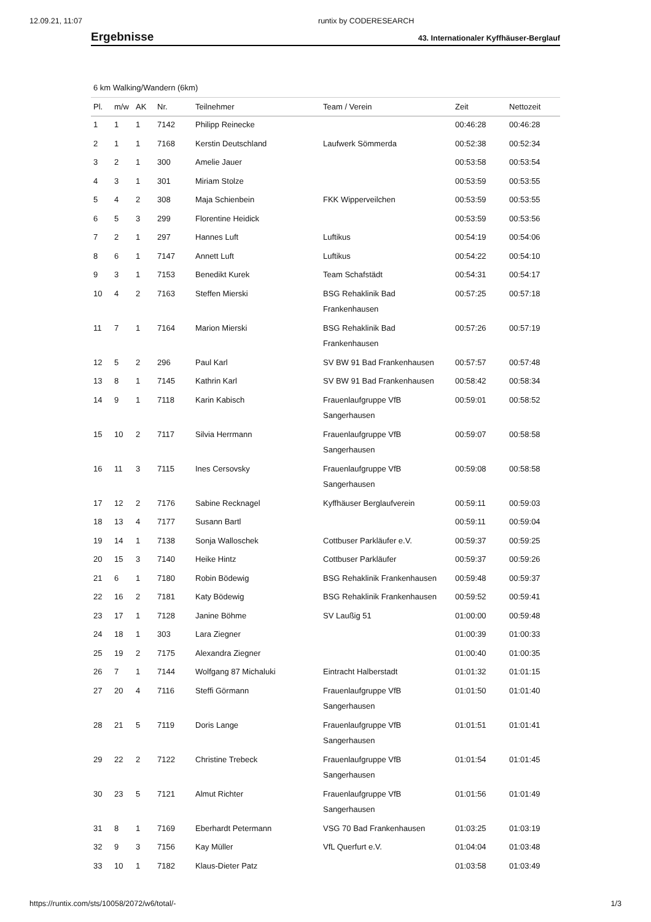12.09.21, 11:07 runtix by CODERESEARCH
Ergebnisse
43. Internationaler Kyffhäuser-Berglauf
6 km Walking/Wandern (6km)
| Pl. | m/w | AK | Nr. | Teilnehmer | Team / Verein | Zeit | Nettozeit |
| --- | --- | --- | --- | --- | --- | --- | --- |
| 1 | 1 | 1 | 7142 | Philipp Reinecke | | 00:46:28 | 00:46:28 |
| 2 | 1 | 1 | 7168 | Kerstin Deutschland | Laufwerk Sömmerda | 00:52:38 | 00:52:34 |
| 3 | 2 | 1 | 300 | Amelie Jauer | | 00:53:58 | 00:53:54 |
| 4 | 3 | 1 | 301 | Miriam Stolze | | 00:53:59 | 00:53:55 |
| 5 | 4 | 2 | 308 | Maja Schienbein | FKK Wipperveilchen | 00:53:59 | 00:53:55 |
| 6 | 5 | 3 | 299 | Florentine Heidick | | 00:53:59 | 00:53:56 |
| 7 | 2 | 1 | 297 | Hannes Luft | Luftikus | 00:54:19 | 00:54:06 |
| 8 | 6 | 1 | 7147 | Annett Luft | Luftikus | 00:54:22 | 00:54:10 |
| 9 | 3 | 1 | 7153 | Benedikt Kurek | Team Schafstädt | 00:54:31 | 00:54:17 |
| 10 | 4 | 2 | 7163 | Steffen Mierski | BSG Rehaklinik Bad Frankenhausen | 00:57:25 | 00:57:18 |
| 11 | 7 | 1 | 7164 | Marion Mierski | BSG Rehaklinik Bad Frankenhausen | 00:57:26 | 00:57:19 |
| 12 | 5 | 2 | 296 | Paul Karl | SV BW 91 Bad Frankenhausen | 00:57:57 | 00:57:48 |
| 13 | 8 | 1 | 7145 | Kathrin Karl | SV BW 91 Bad Frankenhausen | 00:58:42 | 00:58:34 |
| 14 | 9 | 1 | 7118 | Karin Kabisch | Frauenlaufgruppe VfB Sangerhausen | 00:59:01 | 00:58:52 |
| 15 | 10 | 2 | 7117 | Silvia Herrmann | Frauenlaufgruppe VfB Sangerhausen | 00:59:07 | 00:58:58 |
| 16 | 11 | 3 | 7115 | Ines Cersovsky | Frauenlaufgruppe VfB Sangerhausen | 00:59:08 | 00:58:58 |
| 17 | 12 | 2 | 7176 | Sabine Recknagel | Kyffhäuser Berglaufverein | 00:59:11 | 00:59:03 |
| 18 | 13 | 4 | 7177 | Susann Bartl | | 00:59:11 | 00:59:04 |
| 19 | 14 | 1 | 7138 | Sonja Walloschek | Cottbuser Parkläufer e.V. | 00:59:37 | 00:59:25 |
| 20 | 15 | 3 | 7140 | Heike Hintz | Cottbuser Parkläufer | 00:59:37 | 00:59:26 |
| 21 | 6 | 1 | 7180 | Robin Bödewig | BSG Rehaklinik Frankenhausen | 00:59:48 | 00:59:37 |
| 22 | 16 | 2 | 7181 | Katy Bödewig | BSG Rehaklinik Frankenhausen | 00:59:52 | 00:59:41 |
| 23 | 17 | 1 | 7128 | Janine Böhme | SV Laußig 51 | 01:00:00 | 00:59:48 |
| 24 | 18 | 1 | 303 | Lara Ziegner | | 01:00:39 | 01:00:33 |
| 25 | 19 | 2 | 7175 | Alexandra Ziegner | | 01:00:40 | 01:00:35 |
| 26 | 7 | 1 | 7144 | Wolfgang 87 Michaluki | Eintracht Halberstadt | 01:01:32 | 01:01:15 |
| 27 | 20 | 4 | 7116 | Steffi Görmann | Frauenlaufgruppe VfB Sangerhausen | 01:01:50 | 01:01:40 |
| 28 | 21 | 5 | 7119 | Doris Lange | Frauenlaufgruppe VfB Sangerhausen | 01:01:51 | 01:01:41 |
| 29 | 22 | 2 | 7122 | Christine Trebeck | Frauenlaufgruppe VfB Sangerhausen | 01:01:54 | 01:01:45 |
| 30 | 23 | 5 | 7121 | Almut Richter | Frauenlaufgruppe VfB Sangerhausen | 01:01:56 | 01:01:49 |
| 31 | 8 | 1 | 7169 | Eberhardt Petermann | VSG 70 Bad Frankenhausen | 01:03:25 | 01:03:19 |
| 32 | 9 | 3 | 7156 | Kay Müller | VfL Querfurt e.V. | 01:04:04 | 01:03:48 |
| 33 | 10 | 1 | 7182 | Klaus-Dieter Patz | | 01:03:58 | 01:03:49 |
https://runtix.com/sts/10058/2072/w6/total/- 1/3